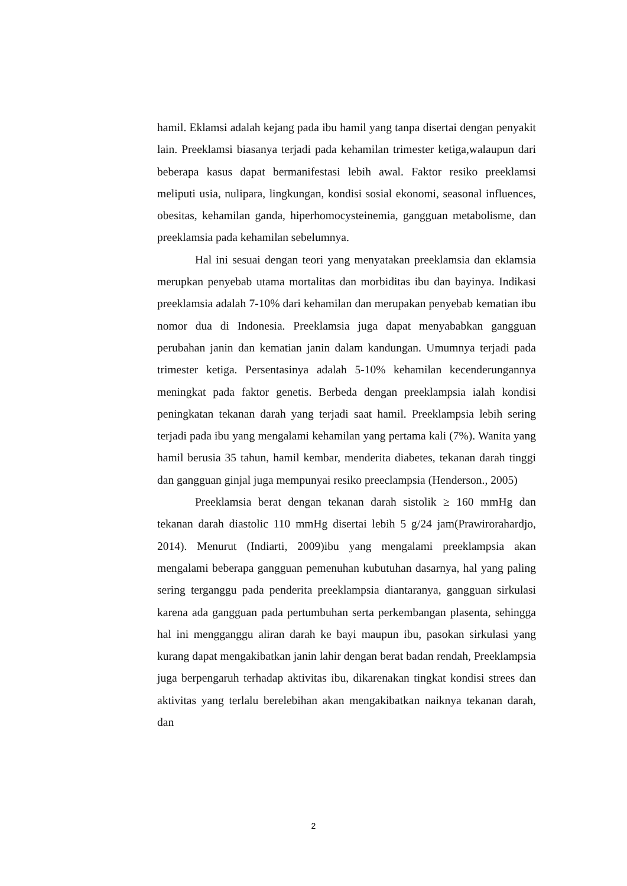hamil. Eklamsi adalah kejang pada ibu hamil yang tanpa disertai dengan penyakit lain. Preeklamsi biasanya terjadi pada kehamilan trimester ketiga,walaupun dari beberapa kasus dapat bermanifestasi lebih awal. Faktor resiko preeklamsi meliputi usia, nulipara, lingkungan, kondisi sosial ekonomi, seasonal influences, obesitas, kehamilan ganda, hiperhomocysteinemia, gangguan metabolisme, dan preeklamsia pada kehamilan sebelumnya.
Hal ini sesuai dengan teori yang menyatakan preeklamsia dan eklamsia merupkan penyebab utama mortalitas dan morbiditas ibu dan bayinya. Indikasi preeklamsia adalah 7-10% dari kehamilan dan merupakan penyebab kematian ibu nomor dua di Indonesia. Preeklamsia juga dapat menyababkan gangguan perubahan janin dan kematian janin dalam kandungan. Umumnya terjadi pada trimester ketiga. Persentasinya adalah 5-10% kehamilan kecenderungannya meningkat pada faktor genetis. Berbeda dengan preeklampsia ialah kondisi peningkatan tekanan darah yang terjadi saat hamil. Preeklampsia lebih sering terjadi pada ibu yang mengalami kehamilan yang pertama kali (7%). Wanita yang hamil berusia 35 tahun, hamil kembar, menderita diabetes, tekanan darah tinggi dan gangguan ginjal juga mempunyai resiko preeclampsia (Henderson., 2005)
Preeklamsia berat dengan tekanan darah sistolik ≥ 160 mmHg dan tekanan darah diastolic 110 mmHg disertai lebih 5 g/24 jam(Prawirorahardjo, 2014). Menurut (Indiarti, 2009)ibu yang mengalami preeklampsia akan mengalami beberapa gangguan pemenuhan kubutuhan dasarnya, hal yang paling sering terganggu pada penderita preeklampsia diantaranya, gangguan sirkulasi karena ada gangguan pada pertumbuhan serta perkembangan plasenta, sehingga hal ini mengganggu aliran darah ke bayi maupun ibu, pasokan sirkulasi yang kurang dapat mengakibatkan janin lahir dengan berat badan rendah, Preeklampsia juga berpengaruh terhadap aktivitas ibu, dikarenakan tingkat kondisi strees dan aktivitas yang terlalu berelebihan akan mengakibatkan naiknya tekanan darah, dan
2